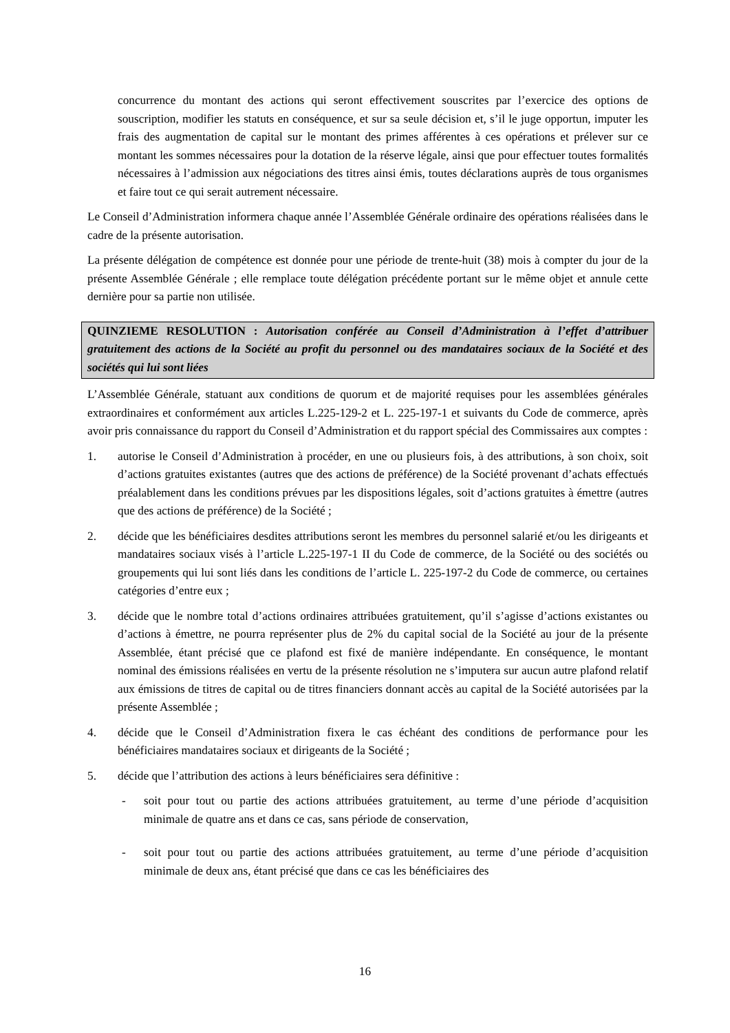concurrence du montant des actions qui seront effectivement souscrites par l’exercice des options de souscription, modifier les statuts en conséquence, et sur sa seule décision et, s’il le juge opportun, imputer les frais des augmentation de capital sur le montant des primes afférentes à ces opérations et prélever sur ce montant les sommes nécessaires pour la dotation de la réserve légale, ainsi que pour effectuer toutes formalités nécessaires à l’admission aux négociations des titres ainsi émis, toutes déclarations auprès de tous organismes et faire tout ce qui serait autrement nécessaire.
Le Conseil d’Administration informera chaque année l’Assemblée Générale ordinaire des opérations réalisées dans le cadre de la présente autorisation.
La présente délégation de compétence est donnée pour une période de trente-huit (38) mois à compter du jour de la présente Assemblée Générale ; elle remplace toute délégation précédente portant sur le même objet et annule cette dernière pour sa partie non utilisée.
QUINZIEME RESOLUTION : Autorisation conférée au Conseil d’Administration à l’effet d’attribuer gratuitement des actions de la Société au profit du personnel ou des mandataires sociaux de la Société et des sociétés qui lui sont liées
L’Assemblée Générale, statuant aux conditions de quorum et de majorité requises pour les assemblées générales extraordinaires et conformément aux articles L.225-129-2 et L. 225-197-1 et suivants du Code de commerce, après avoir pris connaissance du rapport du Conseil d’Administration et du rapport spécial des Commissaires aux comptes :
1. autorise le Conseil d’Administration à procéder, en une ou plusieurs fois, à des attributions, à son choix, soit d’actions gratuites existantes (autres que des actions de préférence) de la Société provenant d’achats effectués préalablement dans les conditions prévues par les dispositions légales, soit d’actions gratuites à émettre (autres que des actions de préférence) de la Société ;
2. décide que les bénéficiaires desdites attributions seront les membres du personnel salarié et/ou les dirigeants et mandataires sociaux visés à l’article L.225-197-1 II du Code de commerce, de la Société ou des sociétés ou groupements qui lui sont liés dans les conditions de l’article L. 225-197-2 du Code de commerce, ou certaines catégories d’entre eux ;
3. décide que le nombre total d’actions ordinaires attribuées gratuitement, qu’il s’agisse d’actions existantes ou d’actions à émettre, ne pourra représenter plus de 2% du capital social de la Société au jour de la présente Assemblée, étant précisé que ce plafond est fixé de manière indépendante. En conséquence, le montant nominal des émissions réalisées en vertu de la présente résolution ne s’imputera sur aucun autre plafond relatif aux émissions de titres de capital ou de titres financiers donnant accès au capital de la Société autorisées par la présente Assemblée ;
4. décide que le Conseil d’Administration fixera le cas échéant des conditions de performance pour les bénéficiaires mandataires sociaux et dirigeants de la Société ;
5. décide que l’attribution des actions à leurs bénéficiaires sera définitive :
- soit pour tout ou partie des actions attribuées gratuitement, au terme d’une période d’acquisition minimale de quatre ans et dans ce cas, sans période de conservation,
- soit pour tout ou partie des actions attribuées gratuitement, au terme d’une période d’acquisition minimale de deux ans, étant précisé que dans ce cas les bénéficiaires des
16